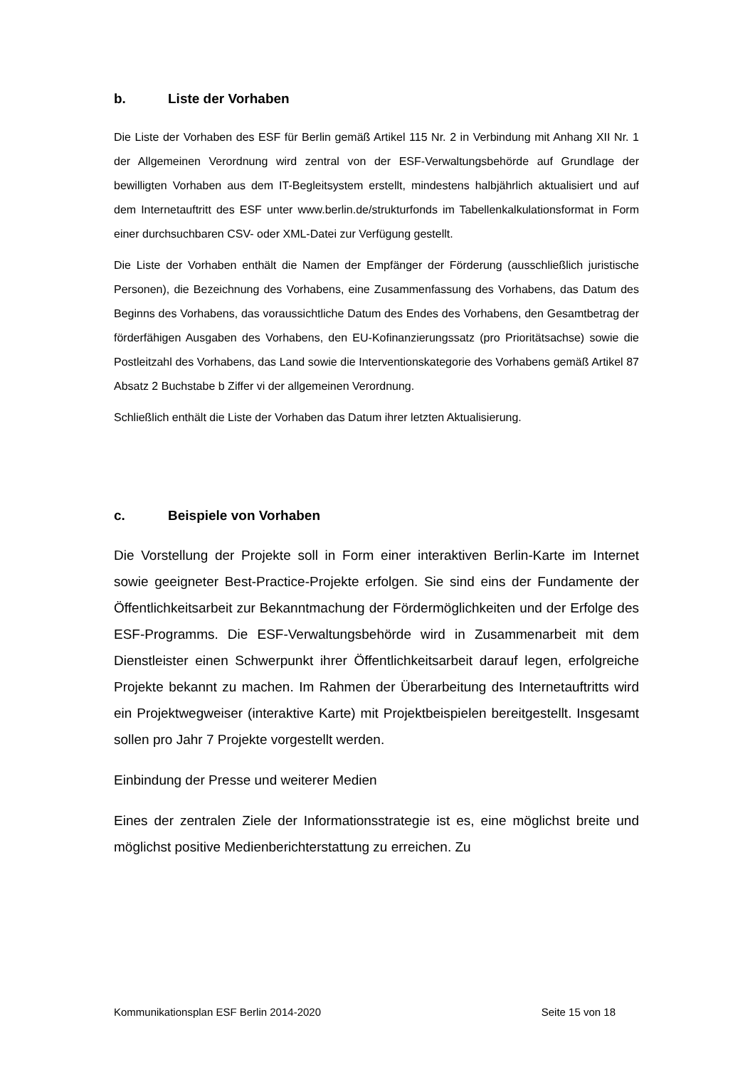b. Liste der Vorhaben
Die Liste der Vorhaben des ESF für Berlin gemäß Artikel 115 Nr. 2 in Verbindung mit Anhang XII Nr. 1 der Allgemeinen Verordnung wird zentral von der ESF-Verwaltungsbehörde auf Grundlage der bewilligten Vorhaben aus dem IT-Begleitsystem erstellt, mindestens halbjährlich aktualisiert und auf dem Internetauftritt des ESF unter www.berlin.de/strukturfonds im Tabellenkalkulationsformat in Form einer durchsuchbaren CSV- oder XML-Datei zur Verfügung gestellt.
Die Liste der Vorhaben enthält die Namen der Empfänger der Förderung (ausschließlich juristische Personen), die Bezeichnung des Vorhabens, eine Zusammenfassung des Vorhabens, das Datum des Beginns des Vorhabens, das voraussichtliche Datum des Endes des Vorhabens, den Gesamtbetrag der förderfähigen Ausgaben des Vorhabens, den EU-Kofinanzierungssatz (pro Prioritätsachse) sowie die Postleitzahl des Vorhabens, das Land sowie die Interventionskategorie des Vorhabens gemäß Artikel 87 Absatz 2 Buchstabe b Ziffer vi der allgemeinen Verordnung.
Schließlich enthält die Liste der Vorhaben das Datum ihrer letzten Aktualisierung.
c. Beispiele von Vorhaben
Die Vorstellung der Projekte soll in Form einer interaktiven Berlin-Karte im Internet sowie geeigneter Best-Practice-Projekte erfolgen. Sie sind eins der Fundamente der Öffentlichkeitsarbeit zur Bekanntmachung der Fördermöglichkeiten und der Erfolge des ESF-Programms. Die ESF-Verwaltungsbehörde wird in Zusammenarbeit mit dem Dienstleister einen Schwerpunkt ihrer Öffentlichkeitsarbeit darauf legen, erfolgreiche Projekte bekannt zu machen. Im Rahmen der Überarbeitung des Internetauftritts wird ein Projektwegweiser (interaktive Karte) mit Projektbeispielen bereitgestellt. Insgesamt sollen pro Jahr 7 Projekte vorgestellt werden.
Einbindung der Presse und weiterer Medien
Eines der zentralen Ziele der Informationsstrategie ist es, eine möglichst breite und möglichst positive Medienberichterstattung zu erreichen. Zu
Kommunikationsplan ESF Berlin 2014-2020 Seite 15 von 18